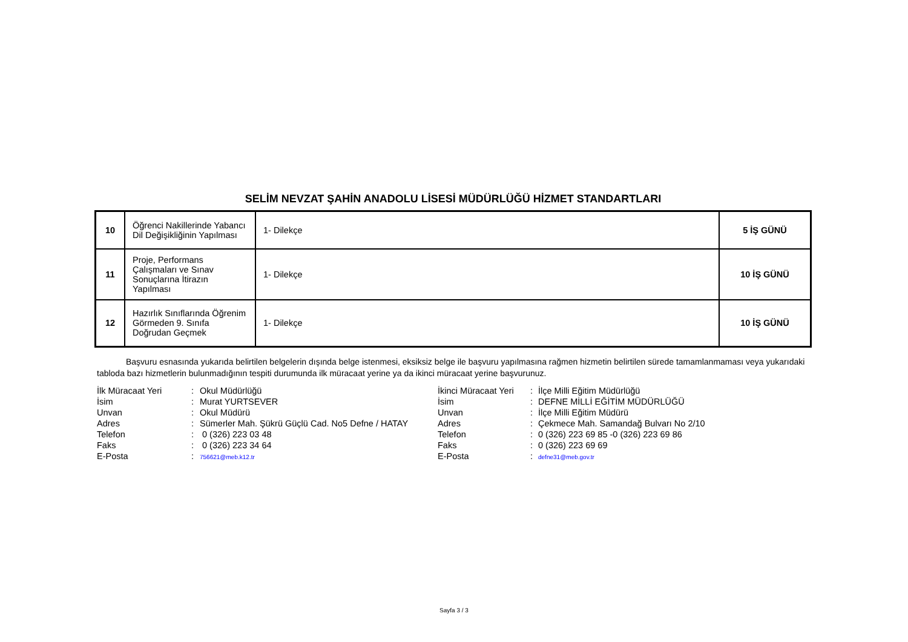SELİM NEVZAT ŞAHİN ANADOLU LİSESİ MÜDÜRLÜĞÜ HİZMET STANDARTLARI
| 10 | Öğrenci Nakillerinde Yabancı Dil Değişikliğinin Yapılması | 1- Dilekçe | 5 İŞ GÜNÜ |
| 11 | Proje, Performans Çalışmaları ve Sınav Sonuçlarına İtirazın Yapılması | 1- Dilekçe | 10 İŞ GÜNÜ |
| 12 | Hazırlık Sınıflarında Öğrenim Görmeden 9. Sınıfa Doğrudan Geçmek | 1- Dilekçe | 10 İŞ GÜNÜ |
Başvuru esnasında yukarıda belirtilen belgelerin dışında belge istenmesi, eksiksiz belge ile başvuru yapılmasına rağmen hizmetin belirtilen sürede tamamlanmaması veya yukarıdaki tabloda bazı hizmetlerin bulunmadığının tespiti durumunda ilk müracaat yerine ya da ikinci müracaat yerine başvurunuz.
| İlk Müracaat Yeri | : | Okul Müdürlüğü |
| İsim | : | Murat YURTSEVER |
| Unvan | : | Okul Müdürü |
| Adres | : | Sümerler Mah. Şükrü Güçlü Cad. No5 Defne / HATAY |
| Telefon | : | 0 (326) 223 03 48 |
| Faks | : | 0 (326) 223 34 64 |
| E-Posta | : | 756621@meb.k12.tr |
| İkinci Müracaat Yeri | : | İlçe Milli Eğitim Müdürlüğü |
| İsim | : | DEFNE MİLLİ EĞİTİM MÜDÜRLÜĞÜ |
| Unvan | : | İlçe Milli Eğitim Müdürü |
| Adres | : | Çekmece Mah. Samandağ Bulvarı No 2/10 |
| Telefon | : | 0 (326) 223 69 85 -0 (326) 223 69 86 |
| Faks | : | 0 (326) 223 69 69 |
| E-Posta | : | defne31@meb.gov.tr |
Sayfa 3 / 3